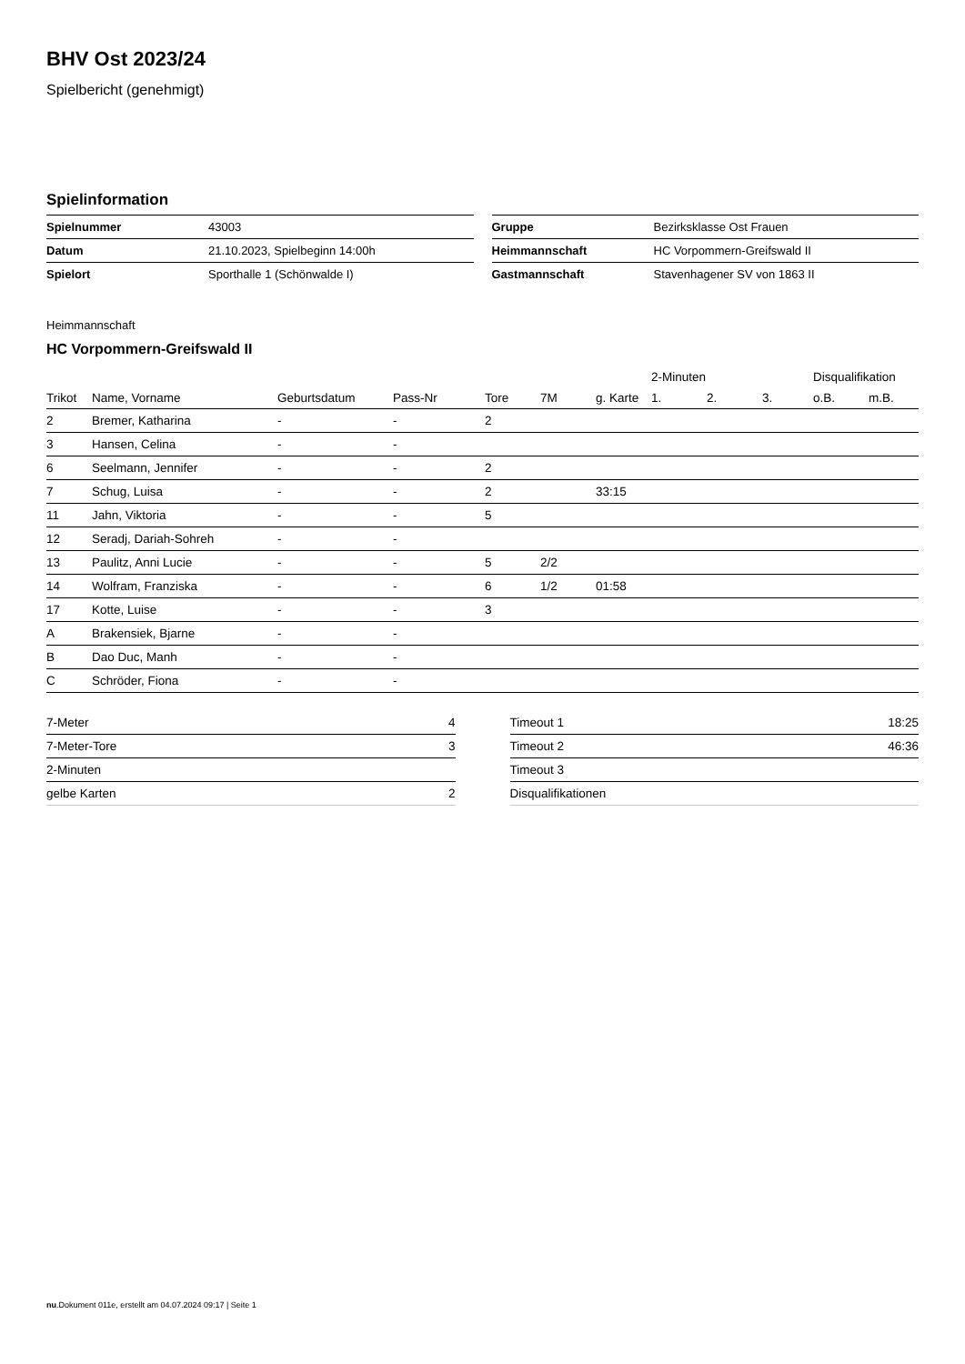BHV Ost 2023/24
Spielbericht (genehmigt)
Spielinformation
| Spielnummer | 43003 |
| Datum | 21.10.2023, Spielbeginn 14:00h |
| Spielort | Sporthalle 1 (Schönwalde I) |
| Gruppe | Bezirksklasse Ost Frauen |
| Heimmannschaft | HC Vorpommern-Greifswald II |
| Gastmannschaft | Stavenhagener SV von 1863 II |
Heimmannschaft
HC Vorpommern-Greifswald II
| | | | | | | | 2-Minuten | | | Disqualifikation | |
| --- | --- | --- | --- | --- | --- | --- | --- | --- | --- | --- | --- |
| Trikot | Name, Vorname | Geburtsdatum | Pass-Nr | Tore | 7M | g. Karte | 1. | 2. | 3. | o.B. | m.B. |
| 2 | Bremer, Katharina | - | - | 2 | | | | | | | |
| 3 | Hansen, Celina | - | - | | | | | | | | |
| 6 | Seelmann, Jennifer | - | - | 2 | | | | | | | |
| 7 | Schug, Luisa | - | - | 2 | | 33:15 | | | | | |
| 11 | Jahn, Viktoria | - | - | 5 | | | | | | | |
| 12 | Seradj, Dariah-Sohreh | - | - | | | | | | | | |
| 13 | Paulitz, Anni Lucie | - | - | 5 | 2/2 | | | | | | |
| 14 | Wolfram, Franziska | - | - | 6 | 1/2 | 01:58 | | | | | |
| 17 | Kotte, Luise | - | - | 3 | | | | | | | |
| A | Brakensiek, Bjarne | - | - | | | | | | | | |
| B | Dao Duc, Manh | - | - | | | | | | | | |
| C | Schröder, Fiona | - | - | | | | | | | | |
| 7-Meter | 4 |
| 7-Meter-Tore | 3 |
| 2-Minuten | |
| gelbe Karten | 2 |
| Timeout 1 | 18:25 |
| Timeout 2 | 46:36 |
| Timeout 3 | |
| Disqualifikationen | |
nu.Dokument 011e, erstellt am 04.07.2024 09:17 | Seite 1